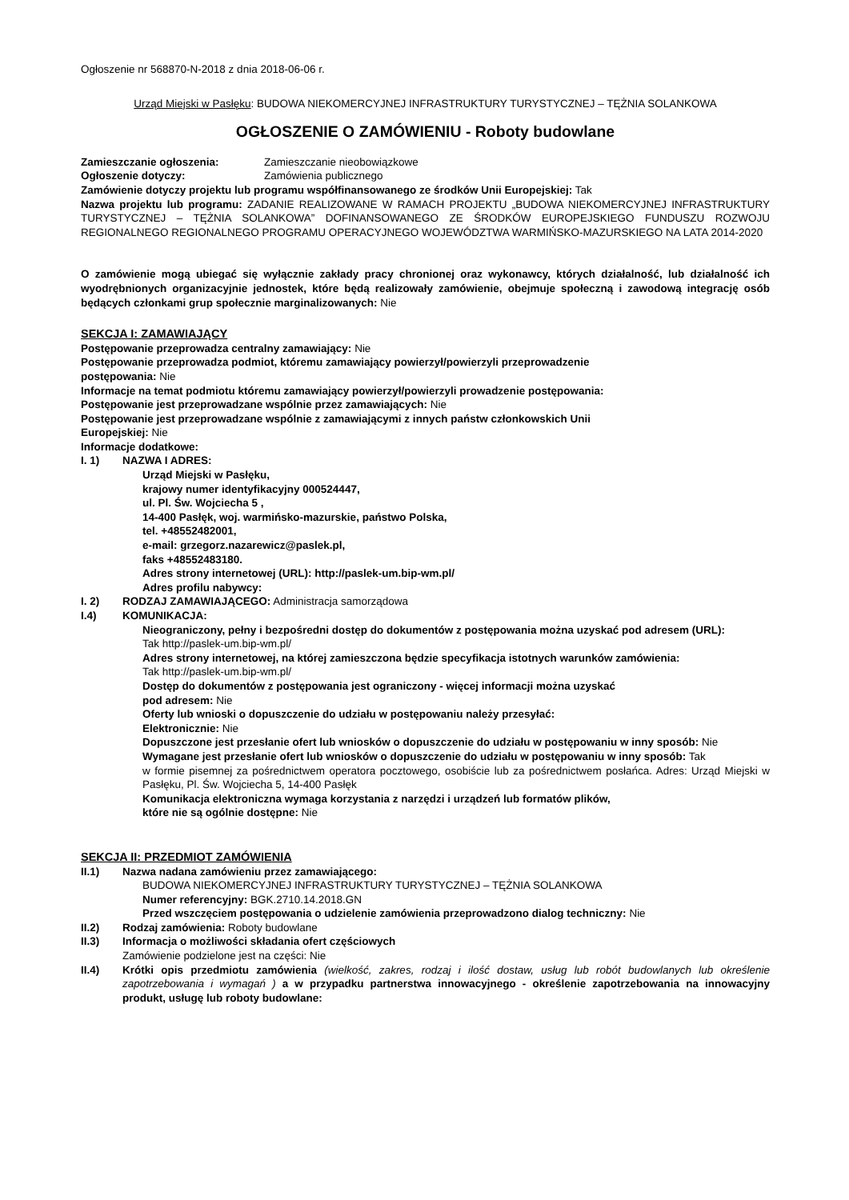Ogłoszenie nr 568870-N-2018 z dnia 2018-06-06 r.
Urząd Miejski w Pasłęku: BUDOWA NIEKOMERCYJNEJ INFRASTRUKTURY TURYSTYCZNEJ – TĘŻNIA SOLANKOWA
OGŁOSZENIE O ZAMÓWIENIU - Roboty budowlane
Zamieszczanie ogłoszenia: Zamieszczanie nieobowiązkowe
Ogłoszenie dotyczy: Zamówienia publicznego
Zamówienie dotyczy projektu lub programu współfinansowanego ze środków Unii Europejskiej: Tak
Nazwa projektu lub programu: ZADANIE REALIZOWANE W RAMACH PROJEKTU „BUDOWA NIEKOMERCYJNEJ INFRASTRUKTURY TURYSTYCZNEJ – TĘŻNIA SOLANKOWA” DOFINANSOWANEGO ZE ŚRODKÓW EUROPEJSKIEGO FUNDUSZU ROZWOJU REGIONALNEGO REGIONALNEGO PROGRAMU OPERACYJNEGO WOJEWÓDZTWA WARMIŃSKO-MAZURSKIEGO NA LATA 2014-2020
O zamówienie mogą ubiegać się wyłącznie zakłady pracy chronionej oraz wykonawcy, których działalność, lub działalność ich wyodrębnionych organizacyjnie jednostek, które będą realizowały zamówienie, obejmuje społeczną i zawodową integrację osób będących członkami grup społecznie marginalizowanych: Nie
SEKCJA I: ZAMAWIAJĄCY
Postępowanie przeprowadza centralny zamawiający: Nie
Postępowanie przeprowadza podmiot, któremu zamawiający powierzył/powierzyli przeprowadzenie
postępowania: Nie
Informacje na temat podmiotu któremu zamawiający powierzył/powierzyli prowadzenie postępowania:
Postępowanie jest przeprowadzane wspólnie przez zamawiających: Nie
Postępowanie jest przeprowadzane wspólnie z zamawiającymi z innych państw członkowskich Unii
Europejskiej: Nie
Informacje dodatkowe:
I. 1) NAZWA I ADRES:
Urząd Miejski w Pasłęku,
krajowy numer identyfikacyjny 000524447,
ul. Pl. Św. Wojciecha 5 ,
14-400 Pasłęk, woj. warmińsko-mazurskie, państwo Polska,
tel. +48552482001,
e-mail: grzegorz.nazarewicz@paslek.pl,
faks +48552483180.
Adres strony internetowej (URL): http://paslek-um.bip-wm.pl/
Adres profilu nabywcy:
I. 2) RODZAJ ZAMAWIAJĄCEGO: Administracja samorządowa
I.4) KOMUNIKACJA:
Nieograniczony, pełny i bezpośredni dostęp do dokumentów z postępowania można uzyskać pod adresem (URL):
Tak http://paslek-um.bip-wm.pl/
Adres strony internetowej, na której zamieszczona będzie specyfikacja istotnych warunków zamówienia:
Tak http://paslek-um.bip-wm.pl/
Dostęp do dokumentów z postępowania jest ograniczony - więcej informacji można uzyskać
pod adresem: Nie
Oferty lub wnioski o dopuszczenie do udziału w postępowaniu należy przesyłać:
Elektronicznie: Nie
Dopuszczone jest przesłanie ofert lub wniosków o dopuszczenie do udziału w postępowaniu w inny sposób: Nie
Wymagane jest przesłanie ofert lub wniosków o dopuszczenie do udziału w postępowaniu w inny sposób: Tak
w formie pisemnej za pośrednictwem operatora pocztowego, osobiście lub za pośrednictwem posłańca. Adres: Urząd Miejski w Pasłęku, Pl. Św. Wojciecha 5, 14-400 Pasłęk
Komunikacja elektroniczna wymaga korzystania z narzędzi i urządzeń lub formatów plików,
które nie są ogólnie dostępne: Nie
SEKCJA II: PRZEDMIOT ZAMÓWIENIA
II.1) Nazwa nadana zamówieniu przez zamawiającego:
BUDOWA NIEKOMERCYJNEJ INFRASTRUKTURY TURYSTYCZNEJ – TĘŻNIA SOLANKOWA
Numer referencyjny: BGK.2710.14.2018.GN
Przed wszczęciem postępowania o udzielenie zamówienia przeprowadzono dialog techniczny: Nie
II.2) Rodzaj zamówienia: Roboty budowlane
II.3) Informacja o możliwości składania ofert częściowych
Zamówienie podzielone jest na części: Nie
II.4) Krótki opis przedmiotu zamówienia (wielkość, zakres, rodzaj i ilość dostaw, usług lub robót budowlanych lub określenie zapotrzebowania i wymagań ) a w przypadku partnerstwa innowacyjnego - określenie zapotrzebowania na innowacyjny produkt, usługę lub roboty budowlane: